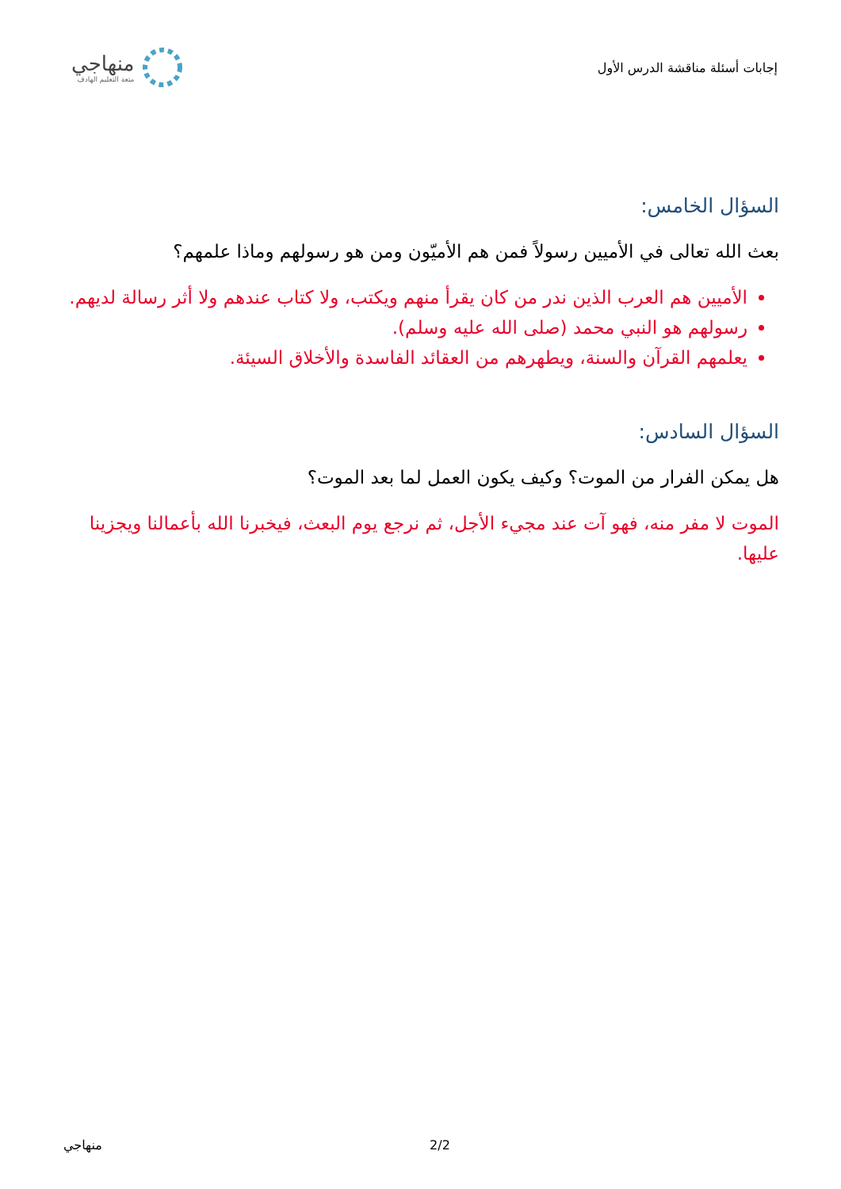إجابات أسئلة مناقشة الدرس الأول
منهاجي
متعة التعليم الهادف
السؤال الخامس:
بعث الله تعالى في الأميين رسولاً فمن هم الأميّون ومن هو رسولهم وماذا علمهم؟
الأميين هم العرب الذين ندر من كان يقرأ منهم ويكتب، ولا كتاب عندهم ولا أثر رسالة لديهم.
رسولهم هو النبي محمد (صلى الله عليه وسلم).
يعلمهم القرآن والسنة، ويطهرهم من العقائد الفاسدة والأخلاق السيئة.
السؤال السادس:
هل يمكن الفرار من الموت؟ وكيف يكون العمل لما بعد الموت؟
الموت لا مفر منه، فهو آت عند مجيء الأجل، ثم نرجع يوم البعث، فيخبرنا الله بأعمالنا ويجزينا عليها.
منهاجي 2/2